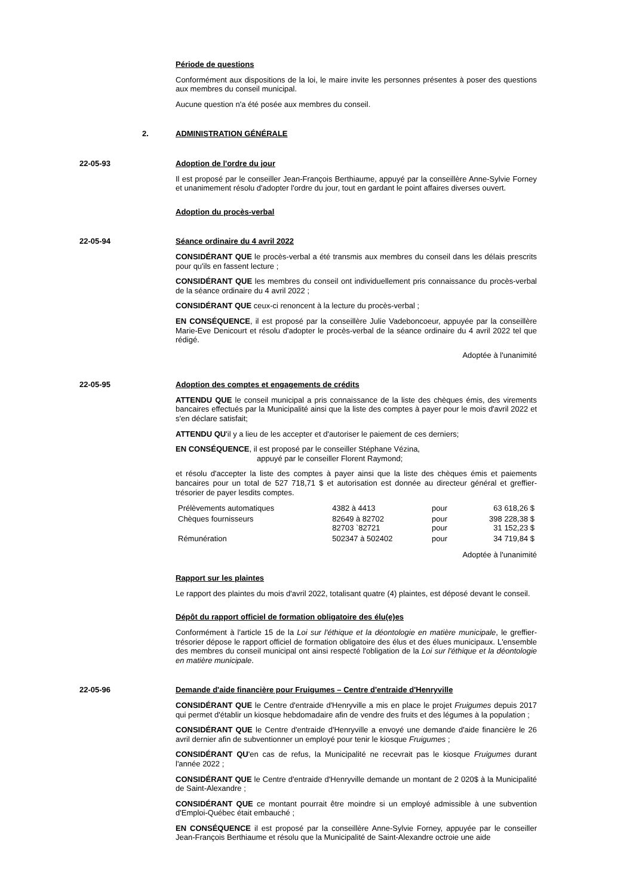Période de questions
Conformément aux dispositions de la loi, le maire invite les personnes présentes à poser des questions aux membres du conseil municipal.
Aucune question n'a été posée aux membres du conseil.
2. ADMINISTRATION GÉNÉRALE
22-05-93 Adoption de l'ordre du jour
Il est proposé par le conseiller Jean-François Berthiaume, appuyé par la conseillère Anne-Sylvie Forney et unanimement résolu d'adopter l'ordre du jour, tout en gardant le point affaires diverses ouvert.
Adoption du procès-verbal
22-05-94 Séance ordinaire du 4 avril 2022
CONSIDÉRANT QUE le procès-verbal a été transmis aux membres du conseil dans les délais prescrits pour qu'ils en fassent lecture ;
CONSIDÉRANT QUE les membres du conseil ont individuellement pris connaissance du procès-verbal de la séance ordinaire du 4 avril 2022 ;
CONSIDÉRANT QUE ceux-ci renoncent à la lecture du procès-verbal ;
EN CONSÉQUENCE, il est proposé par la conseillère Julie Vadeboncoeur, appuyée par la conseillère Marie-Eve Denicourt et résolu d'adopter le procès-verbal de la séance ordinaire du 4 avril 2022 tel que rédigé.
Adoptée à l'unanimité
22-05-95 Adoption des comptes et engagements de crédits
ATTENDU QUE le conseil municipal a pris connaissance de la liste des chèques émis, des virements bancaires effectués par la Municipalité ainsi que la liste des comptes à payer pour le mois d'avril 2022 et s'en déclare satisfait;
ATTENDU QU'il y a lieu de les accepter et d'autoriser le paiement de ces derniers;
EN CONSÉQUENCE, il est proposé par le conseiller Stéphane Vézina,
appuyé par le conseiller Florent Raymond;
et résolu d'accepter la liste des comptes à payer ainsi que la liste des chèques émis et paiements bancaires pour un total de 527 718,71 $ et autorisation est donnée au directeur général et greffier-trésorier de payer lesdits comptes.
| Prélèvements automatiques | 4382 à 4413 | pour | 63 618,26 $ |
| Chèques fournisseurs | 82649 à 82702 82703 `82721 | pour pour | 398 228,38 $ 31 152,23 $ |
| Rémunération | 502347 à 502402 | pour | 34 719,84 $ |
Adoptée à l'unanimité
Rapport sur les plaintes
Le rapport des plaintes du mois d'avril 2022, totalisant quatre (4) plaintes, est déposé devant le conseil.
Dépôt du rapport officiel de formation obligatoire des élu(e)es
Conformément à l'article 15 de la Loi sur l'éthique et la déontologie en matière municipale, le greffier-trésorier dépose le rapport officiel de formation obligatoire des élus et des élues municipaux. L'ensemble des membres du conseil municipal ont ainsi respecté l'obligation de la Loi sur l'éthique et la déontologie en matière municipale.
22-05-96 Demande d'aide financière pour Fruigumes – Centre d'entraide d'Henryville
CONSIDÉRANT QUE le Centre d'entraide d'Henryville a mis en place le projet Fruigumes depuis 2017 qui permet d'établir un kiosque hebdomadaire afin de vendre des fruits et des légumes à la population ;
CONSIDÉRANT QUE le Centre d'entraide d'Henryville a envoyé une demande d'aide financière le 26 avril dernier afin de subventionner un employé pour tenir le kiosque Fruigumes ;
CONSIDÉRANT QU'en cas de refus, la Municipalité ne recevrait pas le kiosque Fruigumes durant l'année 2022 ;
CONSIDÉRANT QUE le Centre d'entraide d'Henryville demande un montant de 2 020$ à la Municipalité de Saint-Alexandre ;
CONSIDÉRANT QUE ce montant pourrait être moindre si un employé admissible à une subvention d'Emploi-Québec était embauché ;
EN CONSÉQUENCE il est proposé par la conseillère Anne-Sylvie Forney, appuyée par le conseiller Jean-François Berthiaume et résolu que la Municipalité de Saint-Alexandre octroie une aide